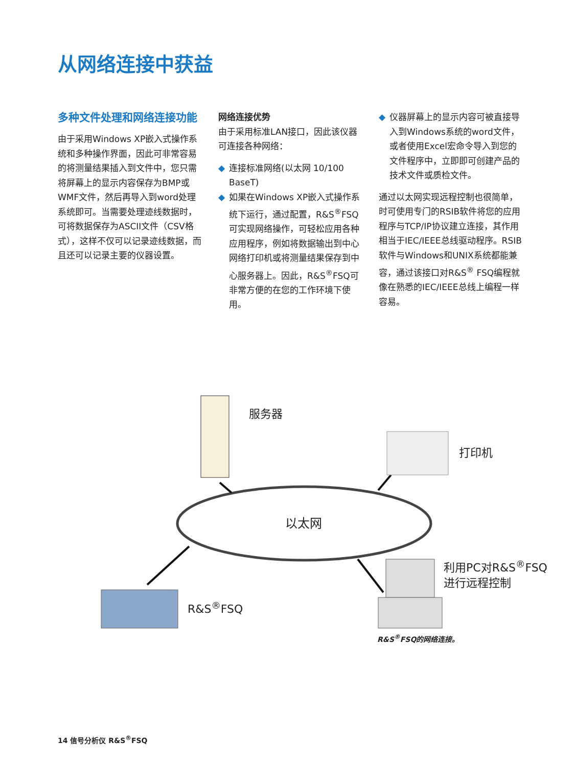从网络连接中获益
多种文件处理和网络连接功能
由于采用Windows XP嵌入式操作系统和多种操作界面，因此可非常容易的将测量结果插入到文件中，您只需将屏幕上的显示内容保存为BMP或WMF文件，然后再导入到word处理系统即可。当需要处理迹线数据时，可将数据保存为ASCII文件（CSV格式），这样不仅可以记录迹线数据，而且还可以记录主要的仪器设置。
网络连接优势
由于采用标准LAN接口，因此该仪器可连接各种网络：
◆ 连接标准网络(以太网 10/100 BaseT)
◆ 如果在Windows XP嵌入式操作系统下运行，通过配置，R&S<sup>®</sup>FSQ可实现网络操作，可轻松应用各种应用程序，例如将数据输出到中心网络打印机或将测量结果保存到中心服务器上。因此，R&S<sup>®</sup>FSQ可非常方便的在您的工作环境下使用。
◆ 仪器屏幕上的显示内容可被直接导入到Windows系统的word文件，或者使用Excel宏命令导入到您的文件程序中，立即即可创建产品的技术文件或质检文件。
通过以太网实现远程控制也很简单，时可使用专门的RSIB软件将您的应用程序与TCP/IP协议建立连接，其作用相当于IEC/IEEE总线驱动程序。RSIB软件与Windows和UNIX系统都能兼容，通过该接口对R&S<sup>®</sup> FSQ编程就像在熟悉的IEC/IEEE总线上编程一样容易。
服务器
打印机
以太网
利用PC对R&S<sup>®</sup>FSQ
进行远程控制
R&S<sup>®</sup>FSQ
R&S<sup>®</sup>FSQ的网络连接。
14 信号分析仪 R&S<sup>®</sup>FSQ